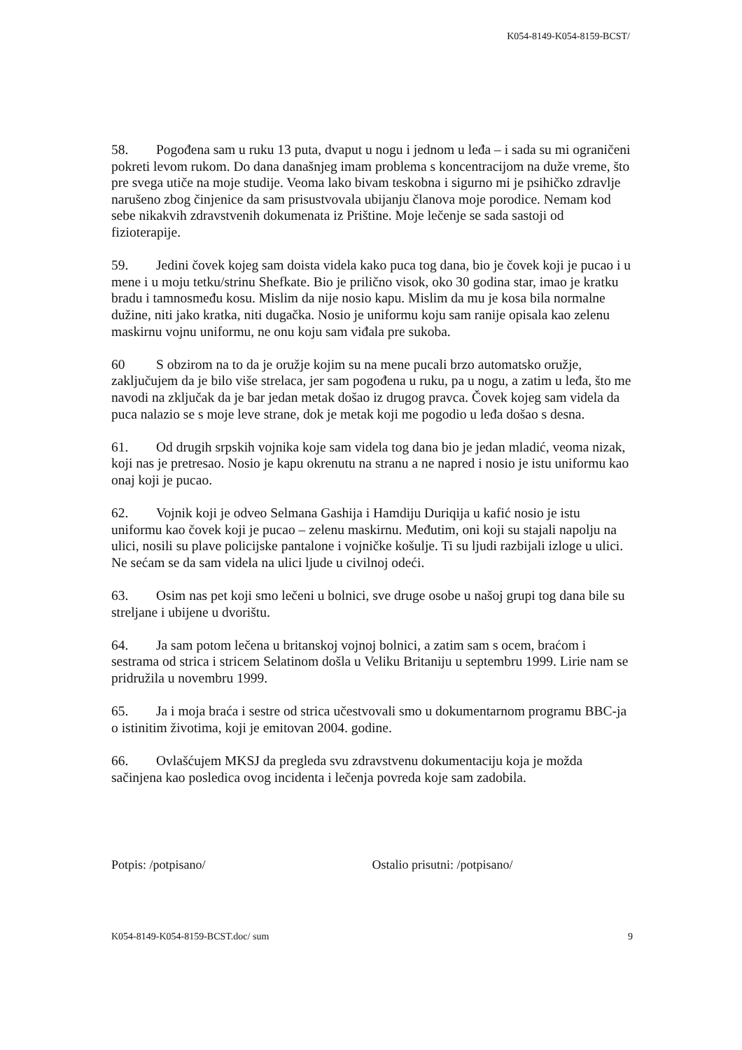K054-8149-K054-8159-BCST/
58. Pogođena sam u ruku 13 puta, dvaput u nogu i jednom u leđa – i sada su mi ograničeni pokreti levom rukom. Do dana današnjeg imam problema s koncentracijom na duže vreme, što pre svega utiče na moje studije. Veoma lako bivam teskobna i sigurno mi je psihičko zdravlje narušeno zbog činjenice da sam prisustvovala ubijanju članova moje porodice. Nemam kod sebe nikakvih zdravstvenih dokumenata iz Prištine. Moje lečenje se sada sastoji od fizioterapije.
59. Jedini čovek kojeg sam doista videla kako puca tog dana, bio je čovek koji je pucao i u mene i u moju tetku/strinu Shefkate. Bio je prilično visok, oko 30 godina star, imao je kratku bradu i tamnosmeđu kosu. Mislim da nije nosio kapu. Mislim da mu je kosa bila normalne dužine, niti jako kratka, niti dugačka. Nosio je uniformu koju sam ranije opisala kao zelenu maskirnu vojnu uniformu, ne onu koju sam viđala pre sukoba.
60 S obzirom na to da je oružje kojim su na mene pucali brzo automatsko oružje, zaključujem da je bilo više strelaca, jer sam pogođena u ruku, pa u nogu, a zatim u leđa, što me navodi na zključak da je bar jedan metak došao iz drugog pravca. Čovek kojeg sam videla da puca nalazio se s moje leve strane, dok je metak koji me pogodio u leđa došao s desna.
61. Od drugih srpskih vojnika koje sam videla tog dana bio je jedan mladić, veoma nizak, koji nas je pretresao. Nosio je kapu okrenutu na stranu a ne napred i nosio je istu uniformu kao onaj koji je pucao.
62. Vojnik koji je odveo Selmana Gashija i Hamdiju Duriqija u kafić nosio je istu uniformu kao čovek koji je pucao – zelenu maskirnu. Međutim, oni koji su stajali napolju na ulici, nosili su plave policijske pantalone i vojničke košulje. Ti su ljudi razbijali izloge u ulici. Ne sećam se da sam videla na ulici ljude u civilnoj odeći.
63. Osim nas pet koji smo lečeni u bolnici, sve druge osobe u našoj grupi tog dana bile su streljane i ubijene u dvorištu.
64. Ja sam potom lečena u britanskoj vojnoj bolnici, a zatim sam s ocem, braćom i sestrama od strica i stricem Selatinom došla u Veliku Britaniju u septembru 1999. Lirie nam se pridružila u novembru 1999.
65. Ja i moja braća i sestre od strica učestvovali smo u dokumentarnom programu BBC-ja o istinitim životima, koji je emitovan 2004. godine.
66. Ovlašćujem MKSJ da pregleda svu zdravstvenu dokumentaciju koja je možda sačinjena kao posledica ovog incidenta i lečenja povreda koje sam zadobila.
Potpis: /potpisano/ Ostalio prisutni: /potpisano/
K054-8149-K054-8159-BCST.doc/ sum 9